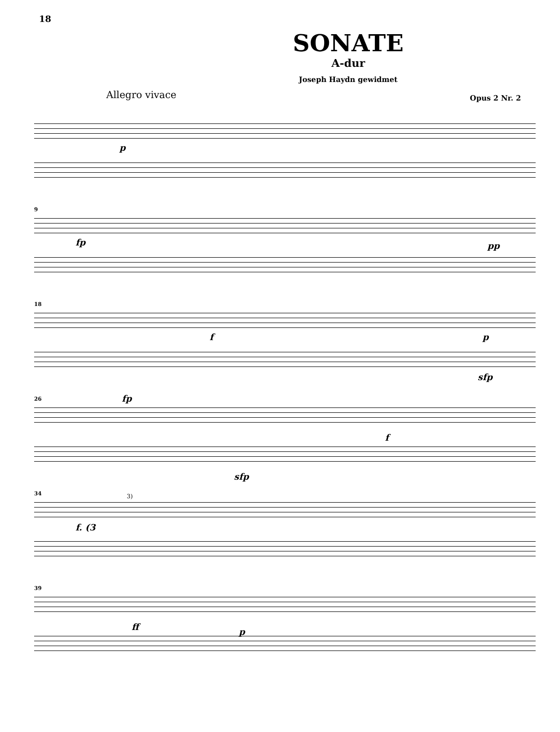18
SONATE
A-dur
Joseph Haydn gewidmet
Allegro vivace Opus 2 Nr. 2
p
9
fp pp
18
f p
sfp
26
fp
f
sfp
34
f. (3
3)
39
ff p